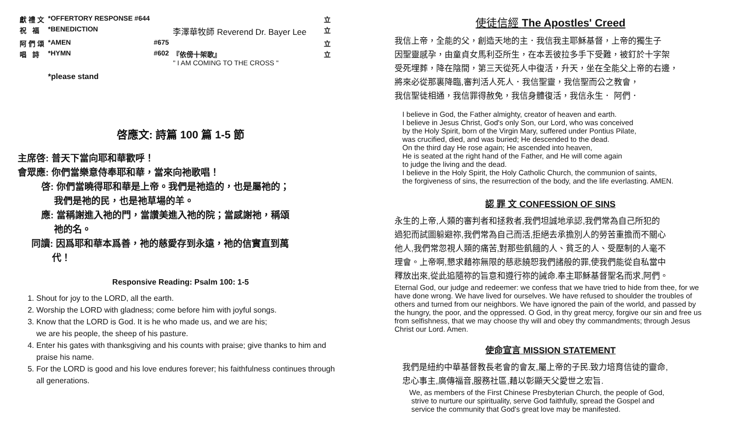| 獻 禮 文 | *OFFERTORY RESPONSE #644 | | | 立 |
| 祝 福 | *BENEDICTION | | 李澤華牧師 Reverend Dr. Bayer Lee | 立 |
| 阿 們 頌 | *AMEN | #675 | | 立 |
| 唱 詩 | *HYMN | #602 | 『依傍十架歌』 " I AM COMING TO THE CROSS " | 立 |
| | *please stand | | | |
啓應文: 詩篇 100 篇 1-5 節
主席啓: 普天下當向耶和華歡呼！
會眾應: 你們當樂意侍奉耶和華，當來向祂歌唱！
啓: 你們當曉得耶和華是上帝。我們是祂造的，也是屬祂的；
我們是祂的民，也是祂草場的羊。
應: 當稱謝進入祂的門，當讚美進入祂的院；當感謝祂，稱頌
祂的名。
同讀: 因爲耶和華本爲善，祂的慈愛存到永遠，祂的信實直到萬
代！
Responsive Reading: Psalm 100: 1-5
1. Shout for joy to the LORD, all the earth.
2. Worship the LORD with gladness; come before him with joyful songs.
3. Know that the LORD is God. It is he who made us, and we are his;
we are his people, the sheep of his pasture.
4. Enter his gates with thanksgiving and his counts with praise; give thanks to him and praise his name.
5. For the LORD is good and his love endures forever; his faithfulness continues through all generations.
使徒信經 The Apostles' Creed
我信上帝，全能的父，創造天地的主．我信我主耶穌基督，上帝的獨生子
因聖靈感孕，由童貞女馬利亞所生，在本丟彼拉多手下受難，被釘於十字架
受死埋葬，降在陰間，第三天從死人中復活，升天，坐在全能父上帝的右邊，
將來必從那裏降臨,審判活人死人．我信聖靈，我信聖而公之教會，
我信聖徒相通，我信罪得赦免，我信身體復活，我信永生． 阿們．
I believe in God, the Father almighty, creator of heaven and earth.
I believe in Jesus Christ, God's only Son, our Lord, who was conceived
by the Holy Spirit, born of the Virgin Mary, suffered under Pontius Pilate,
was crucified, died, and was buried; He descended to the dead.
On the third day He rose again; He ascended into heaven,
He is seated at the right hand of the Father, and He will come again
to judge the living and the dead.
I believe in the Holy Spirit, the Holy Catholic Church, the communion of saints,
the forgiveness of sins, the resurrection of the body, and the life everlasting. AMEN.
認 罪 文 CONFESSION OF SINS
永生的上帝,人類的審判者和拯救者,我們坦誠地承認,我們常為自己所犯的
過犯而試圖躲避祢,我們常為自己而活,拒絕去承擔別人的勞苦重擔而不關心
他人,我們常忽視人類的痛苦,對那些飢餓的人、貧乏的人、受壓制的人毫不
理會。上帝啊,懇求藉祢無限的慈悲饒恕我們諸般的罪,使我們能從自私當中
釋放出來,從此追隨祢的旨意和遵行祢的誡命.奉主耶穌基督聖名而求,阿們。
Eternal God, our judge and redeemer: we confess that we have tried to hide from thee, for we have done wrong. We have lived for ourselves. We have refused to shoulder the troubles of others and turned from our neighbors. We have ignored the pain of the world, and passed by the hungry, the poor, and the oppressed. O God, in thy great mercy, forgive our sin and free us from selfishness, that we may choose thy will and obey thy commandments; through Jesus Christ our Lord. Amen.
使命宣言 MISSION STATEMENT
我們是紐約中華基督教長老會的會友,屬上帝的子民.致力培育信徒的靈命,
忠心事主,廣傳福音,服務社區,藉以彰顯天父愛世之宏旨.
We, as members of the First Chinese Presbyterian Church, the people of God,
strive to nurture our spirituality, serve God faithfully, spread the Gospel and
service the community that God's great love may be manifested.